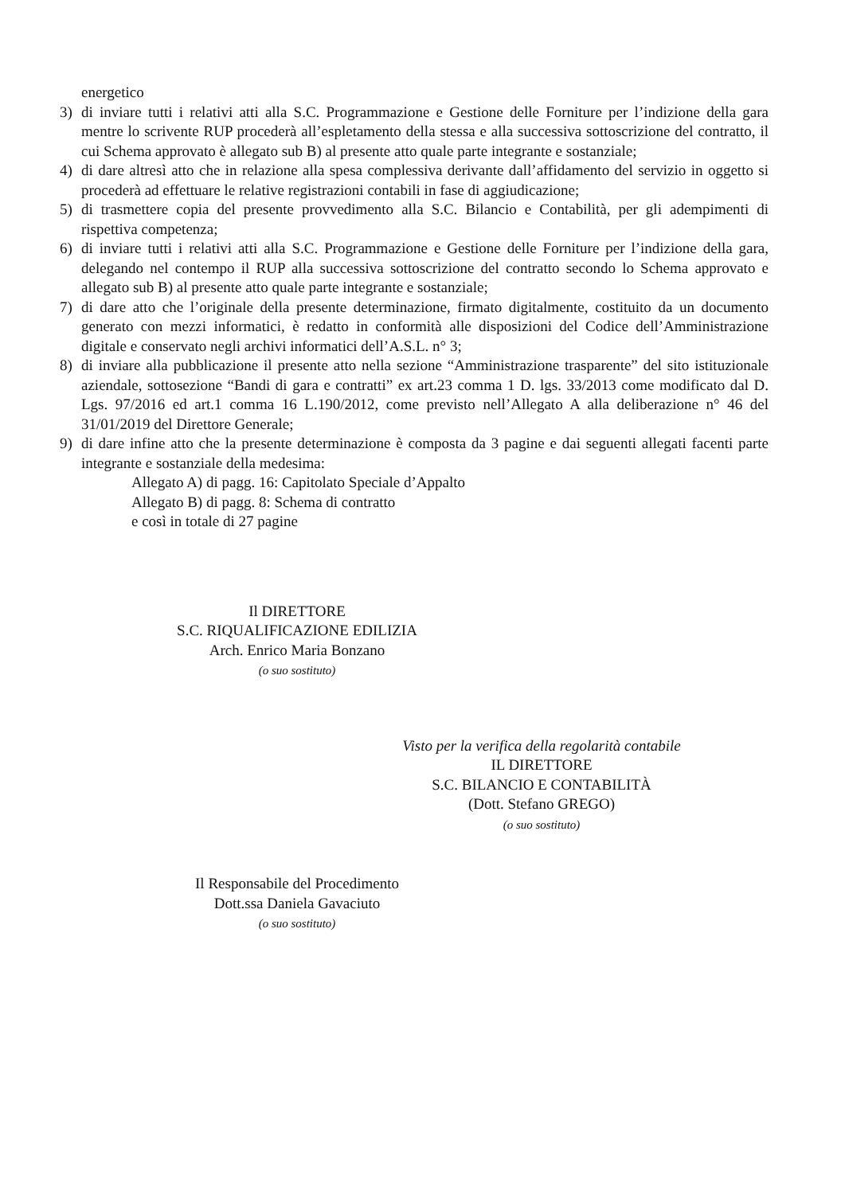energetico
3) di inviare tutti i relativi atti alla S.C. Programmazione e Gestione delle Forniture per l’indizione della gara mentre lo scrivente RUP procederà all’espletamento della stessa e alla successiva sottoscrizione del contratto, il cui Schema approvato è allegato sub B) al presente atto quale parte integrante e sostanziale;
4) di dare altresì atto che in relazione alla spesa complessiva derivante dall’affidamento del servizio in oggetto si procederà ad effettuare le relative registrazioni contabili in fase di aggiudicazione;
5) di trasmettere copia del presente provvedimento alla S.C. Bilancio e Contabilità, per gli adempimenti di rispettiva competenza;
6) di inviare tutti i relativi atti alla S.C. Programmazione e Gestione delle Forniture per l’indizione della gara, delegando nel contempo il RUP alla successiva sottoscrizione del contratto secondo lo Schema approvato e allegato sub B) al presente atto quale parte integrante e sostanziale;
7) di dare atto che l’originale della presente determinazione, firmato digitalmente, costituito da un documento generato con mezzi informatici, è redatto in conformità alle disposizioni del Codice dell’Amministrazione digitale e conservato negli archivi informatici dell’A.S.L. n° 3;
8) di inviare alla pubblicazione il presente atto nella sezione “Amministrazione trasparente” del sito istituzionale aziendale, sottosezione “Bandi di gara e contratti” ex art.23 comma 1 D. lgs. 33/2013 come modificato dal D. Lgs. 97/2016 ed art.1 comma 16 L.190/2012, come previsto nell’Allegato A alla deliberazione n° 46 del 31/01/2019 del Direttore Generale;
9) di dare infine atto che la presente determinazione è composta da 3 pagine e dai seguenti allegati facenti parte integrante e sostanziale della medesima:
Allegato A) di pagg. 16: Capitolato Speciale d’Appalto
Allegato B) di pagg. 8: Schema di contratto
e così in totale di 27 pagine
Il DIRETTORE
S.C. RIQUALIFICAZIONE EDILIZIA
Arch. Enrico Maria Bonzano
(o suo sostituto)
Visto per la verifica della regolarità contabile
IL DIRETTORE
S.C. BILANCIO E CONTABILITÀ
(Dott. Stefano GREGO)
(o suo sostituto)
Il Responsabile del Procedimento
Dott.ssa Daniela Gavaciuto
(o suo sostituto)